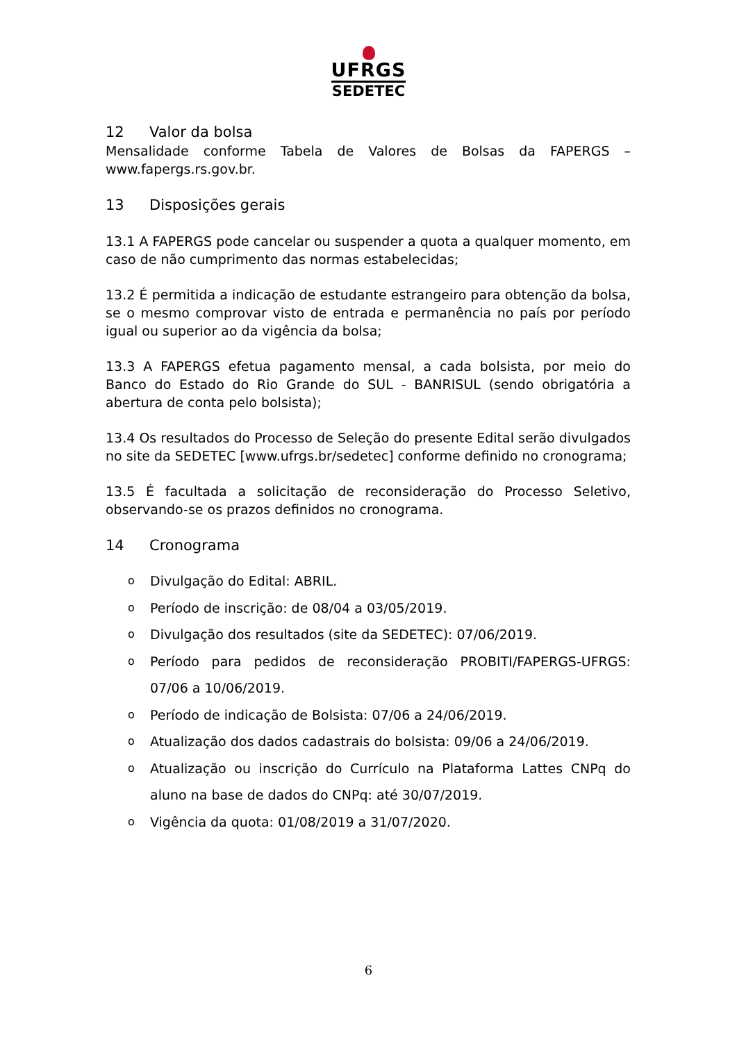UFRGS
SEDETEC
12 Valor da bolsa
Mensalidade conforme Tabela de Valores de Bolsas da FAPERGS – www.fapergs.rs.gov.br.
13 Disposições gerais
13.1 A FAPERGS pode cancelar ou suspender a quota a qualquer momento, em caso de não cumprimento das normas estabelecidas;
13.2 É permitida a indicação de estudante estrangeiro para obtenção da bolsa, se o mesmo comprovar visto de entrada e permanência no país por período igual ou superior ao da vigência da bolsa;
13.3 A FAPERGS efetua pagamento mensal, a cada bolsista, por meio do Banco do Estado do Rio Grande do SUL - BANRISUL (sendo obrigatória a abertura de conta pelo bolsista);
13.4 Os resultados do Processo de Seleção do presente Edital serão divulgados no site da SEDETEC [www.ufrgs.br/sedetec] conforme definido no cronograma;
13.5 É facultada a solicitação de reconsideração do Processo Seletivo, observando-se os prazos definidos no cronograma.
14 Cronograma
o
Divulgação do Edital: ABRIL.
o
Período de inscrição: de 08/04 a 03/05/2019.
o
Divulgação dos resultados (site da SEDETEC): 07/06/2019.
o
Período para pedidos de reconsideração PROBITI/FAPERGS-UFRGS: 07/06 a 10/06/2019.
o
Período de indicação de Bolsista: 07/06 a 24/06/2019.
o
Atualização dos dados cadastrais do bolsista: 09/06 a 24/06/2019.
o
Atualização ou inscrição do Currículo na Plataforma Lattes CNPq do aluno na base de dados do CNPq: até 30/07/2019.
o
Vigência da quota: 01/08/2019 a 31/07/2020.
6